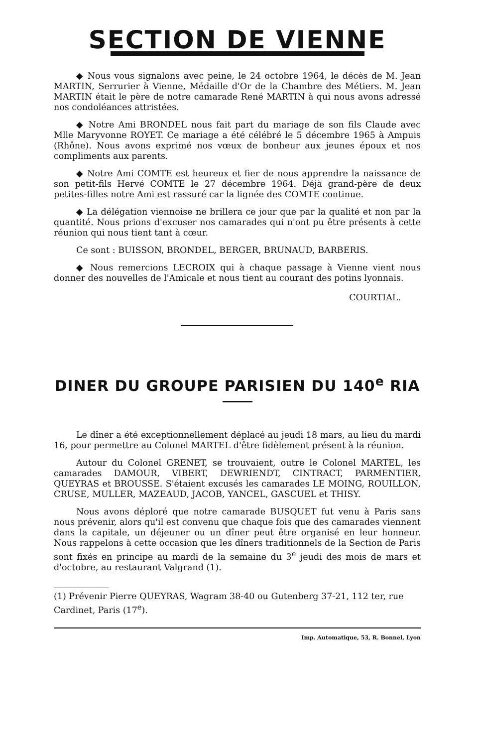SECTION DE VIENNE
◆ Nous vous signalons avec peine, le 24 octobre 1964, le décès de M. Jean MARTIN, Serrurier à Vienne, Médaille d'Or de la Chambre des Métiers. M. Jean MARTIN était le père de notre camarade René MARTIN à qui nous avons adressé nos condoléances attristées.
◆ Notre Ami BRONDEL nous fait part du mariage de son fils Claude avec Mlle Maryvonne ROYET. Ce mariage a été célébré le 5 décembre 1965 à Ampuis (Rhône). Nous avons exprimé nos vœux de bonheur aux jeunes époux et nos compliments aux parents.
◆ Notre Ami COMTE est heureux et fier de nous apprendre la naissance de son petit-fils Hervé COMTE le 27 décembre 1964. Déjà grand-père de deux petites-filles notre Ami est rassuré car la lignée des COMTE continue.
◆ La délégation viennoise ne brillera ce jour que par la qualité et non par la quantité. Nous prions d'excuser nos camarades qui n'ont pu être présents à cette réunion qui nous tient tant à cœur.
Ce sont : BUISSON, BRONDEL, BERGER, BRUNAUD, BARBERIS.
◆ Nous remercions LECROIX qui à chaque passage à Vienne vient nous donner des nouvelles de l'Amicale et nous tient au courant des potins lyonnais.
COURTIAL.
DINER DU GROUPE PARISIEN DU 140<sup>e</sup> RIA
Le dîner a été exceptionnellement déplacé au jeudi 18 mars, au lieu du mardi 16, pour permettre au Colonel MARTEL d'être fidèlement présent à la réunion.
Autour du Colonel GRENET, se trouvaient, outre le Colonel MARTEL, les camarades DAMOUR, VIBERT, DEWRIENDT, CINTRACT, PARMENTIER, QUEYRAS et BROUSSE. S'étaient excusés les camarades LE MOING, ROUILLON, CRUSE, MULLER, MAZEAUD, JACOB, YANCEL, GASCUEL et THISY.
Nous avons déploré que notre camarade BUSQUET fut venu à Paris sans nous prévenir, alors qu'il est convenu que chaque fois que des camarades viennent dans la capitale, un déjeuner ou un dîner peut être organisé en leur honneur. Nous rappelons à cette occasion que les dîners traditionnels de la Section de Paris sont fixés en principe au mardi de la semaine du 3<sup>e</sup> jeudi des mois de mars et d'octobre, au restaurant Valgrand (1).
(1) Prévenir Pierre QUEYRAS, Wagram 38-40 ou Gutenberg 37-21, 112 ter, rue Cardinet, Paris (17<sup>e</sup>).
Imp. Automatique, 53, R. Bonnel, Lyon